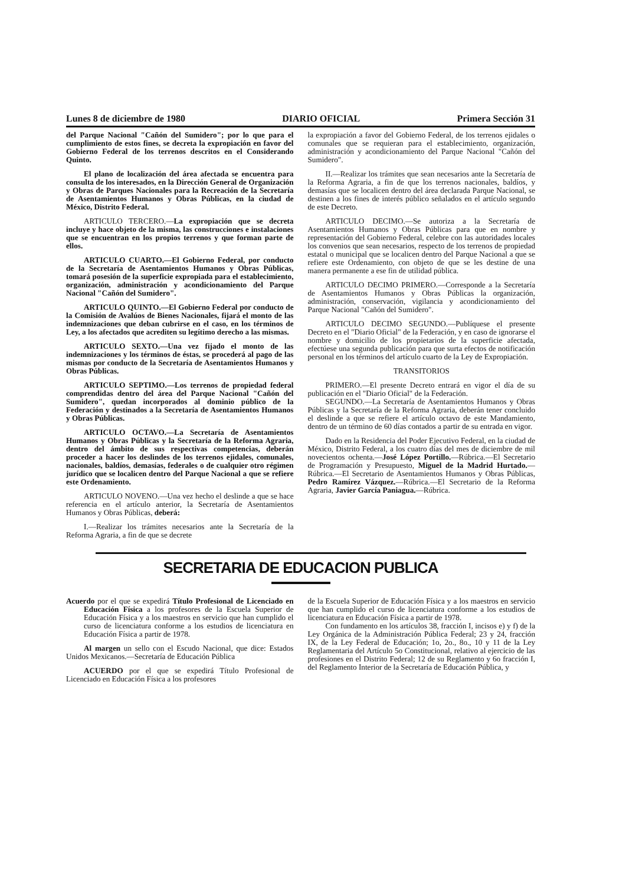Lunes 8 de diciembre de 1980 DIARIO OFICIAL Primera Sección 31
del Parque Nacional "Cañón del Sumidero"; por lo que para el cumplimiento de estos fines, se decreta la expropiación en favor del Gobierno Federal de los terrenos descritos en el Considerando Quinto.
El plano de localización del área afectada se encuentra para consulta de los interesados, en la Dirección General de Organización y Obras de Parques Nacionales para la Recreación de la Secretaría de Asentamientos Humanos y Obras Públicas, en la ciudad de México, Distrito Federal.
ARTICULO TERCERO.—La expropiación que se decreta incluye y hace objeto de la misma, las construcciones e instalaciones que se encuentran en los propios terrenos y que forman parte de ellos.
ARTICULO CUARTO.—El Gobierno Federal, por conducto de la Secretaría de Asentamientos Humanos y Obras Públicas, tomará posesión de la superficie expropiada para el establecimiento, organización, administración y acondicionamiento del Parque Nacional "Cañón del Sumidero".
ARTICULO QUINTO.—El Gobierno Federal por conducto de la Comisión de Avalúos de Bienes Nacionales, fijará el monto de las indemnizaciones que deban cubrirse en el caso, en los términos de Ley, a los afectados que acrediten su legítimo derecho a las mismas.
ARTICULO SEXTO.—Una vez fijado el monto de las indemnizaciones y los términos de éstas, se procederá al pago de las mismas por conducto de la Secretaría de Asentamientos Humanos y Obras Públicas.
ARTICULO SEPTIMO.—Los terrenos de propiedad federal comprendidas dentro del área del Parque Nacional "Cañón del Sumidero", quedan incorporados al dominio público de la Federación y destinados a la Secretaría de Asentamientos Humanos y Obras Públicas.
ARTICULO OCTAVO.—La Secretaría de Asentamientos Humanos y Obras Públicas y la Secretaría de la Reforma Agraria, dentro del ámbito de sus respectivas competencias, deberán proceder a hacer los deslindes de los terrenos ejidales, comunales, nacionales, baldíos, demasías, federales o de cualquier otro régimen jurídico que se localicen dentro del Parque Nacional a que se refiere este Ordenamiento.
ARTICULO NOVENO.—Una vez hecho el deslinde a que se hace referencia en el artículo anterior, la Secretaría de Asentamientos Humanos y Obras Públicas, deberá:
I.—Realizar los trámites necesarios ante la Secretaría de la Reforma Agraria, a fin de que se decrete
la expropiación a favor del Gobierno Federal, de los terrenos ejidales o comunales que se requieran para el establecimiento, organización, administración y acondicionamiento del Parque Nacional "Cañón del Sumidero".
II.—Realizar los trámites que sean necesarios ante la Secretaría de la Reforma Agraria, a fin de que los terrenos nacionales, baldíos, y demasías que se localicen dentro del área declarada Parque Nacional, se destinen a los fines de interés público señalados en el artículo segundo de este Decreto.
ARTICULO DECIMO.—Se autoriza a la Secretaría de Asentamientos Humanos y Obras Públicas para que en nombre y representación del Gobierno Federal, celebre con las autoridades locales los convenios que sean necesarios, respecto de los terrenos de propiedad estatal o municipal que se localicen dentro del Parque Nacional a que se refiere este Ordenamiento, con objeto de que se les destine de una manera permanente a ese fin de utilidad pública.
ARTICULO DECIMO PRIMERO.—Corresponde a la Secretaría de Asentamientos Humanos y Obras Públicas la organización, administración, conservación, vigilancia y acondicionamiento del Parque Nacional "Cañón del Sumidero".
ARTICULO DECIMO SEGUNDO.—Publíquese el presente Decreto en el "Diario Oficial" de la Federación, y en caso de ignorarse el nombre y domicilio de los propietarios de la superficie afectada, efectúese una segunda publicación para que surta efectos de notificación personal en los términos del artículo cuarto de la Ley de Expropiación.
TRANSITORIOS
PRIMERO.—El presente Decreto entrará en vigor el día de su publicación en el "Diario Oficial" de la Federación.
SEGUNDO.—La Secretaría de Asentamientos Humanos y Obras Públicas y la Secretaría de la Reforma Agraria, deberán tener concluido el deslinde a que se refiere el artículo octavo de este Mandamiento, dentro de un término de 60 días contados a partir de su entrada en vigor.
Dado en la Residencia del Poder Ejecutivo Federal, en la ciudad de México, Distrito Federal, a los cuatro días del mes de diciembre de mil novecientos ochenta.—José López Portillo.—Rúbrica.—El Secretario de Programación y Presupuesto, Miguel de la Madrid Hurtado.—Rúbrica.—El Secretario de Asentamientos Humanos y Obras Públicas, Pedro Ramírez Vázquez.—Rúbrica.—El Secretario de la Reforma Agraria, Javier García Paniagua.—Rúbrica.
SECRETARIA DE EDUCACION PUBLICA
Acuerdo por el que se expedirá Título Profesional de Licenciado en Educación Física a los profesores de la Escuela Superior de Educación Física y a los maestros en servicio que han cumplido el curso de licenciatura conforme a los estudios de licenciatura en Educación Física a partir de 1978.
Al margen un sello con el Escudo Nacional, que dice: Estados Unidos Mexicanos.—Secretaría de Educación Pública
ACUERDO por el que se expedirá Título Profesional de Licenciado en Educación Física a los profesores
de la Escuela Superior de Educación Física y a los maestros en servicio que han cumplido el curso de licenciatura conforme a los estudios de licenciatura en Educación Física a partir de 1978.
Con fundamento en los artículos 38, fracción I, incisos e) y f) de la Ley Orgánica de la Administración Pública Federal; 23 y 24, fracción IX, de la Ley Federal de Educación; 1o, 2o., 8o., 10 y 11 de la Ley Reglamentaria del Artículo 5o Constitucional, relativo al ejercicio de las profesiones en el Distrito Federal; 12 de su Reglamento y 6o fracción I, del Reglamento Interior de la Secretaría de Educación Pública, y